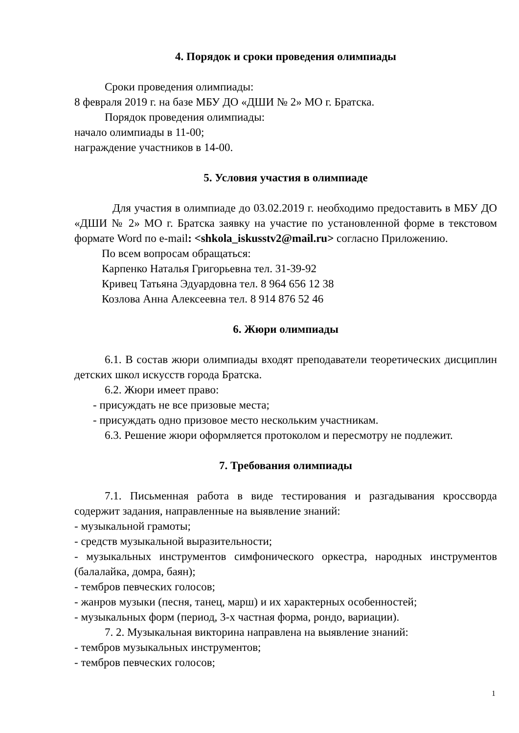4. Порядок и сроки проведения олимпиады
Сроки проведения олимпиады:
8 февраля 2019 г. на базе МБУ ДО «ДШИ № 2» МО г. Братска.
Порядок проведения олимпиады:
начало олимпиады в 11-00;
награждение участников в 14-00.
5. Условия участия в олимпиаде
Для участия в олимпиаде до 03.02.2019 г. необходимо предоставить в МБУ ДО «ДШИ № 2» МО г. Братска заявку на участие по установленной форме в текстовом формате Word по e-mail: <shkola_iskusstv2@mail.ru> согласно Приложению.
По всем вопросам обращаться:
Карпенко Наталья Григорьевна тел. 31-39-92
Кривец Татьяна Эдуардовна тел. 8 964 656 12 38
Козлова Анна Алексеевна тел. 8 914 876 52 46
6. Жюри олимпиады
6.1. В состав жюри олимпиады входят преподаватели теоретических дисциплин детских школ искусств города Братска.
6.2. Жюри имеет право:
- присуждать не все призовые места;
- присуждать одно призовое место нескольким участникам.
6.3. Решение жюри оформляется протоколом и пересмотру не подлежит.
7. Требования олимпиады
7.1. Письменная работа в виде тестирования и разгадывания кроссворда содержит задания, направленные на выявление знаний:
- музыкальной грамоты;
- средств музыкальной выразительности;
- музыкальных инструментов симфонического оркестра, народных инструментов (балалайка, домра, баян);
- тембров певческих голосов;
- жанров музыки (песня, танец, марш) и их характерных особенностей;
- музыкальных форм (период, 3-х частная форма, рондо, вариации).
7. 2. Музыкальная викторина направлена на выявление знаний:
- тембров музыкальных инструментов;
- тембров певческих голосов;
1